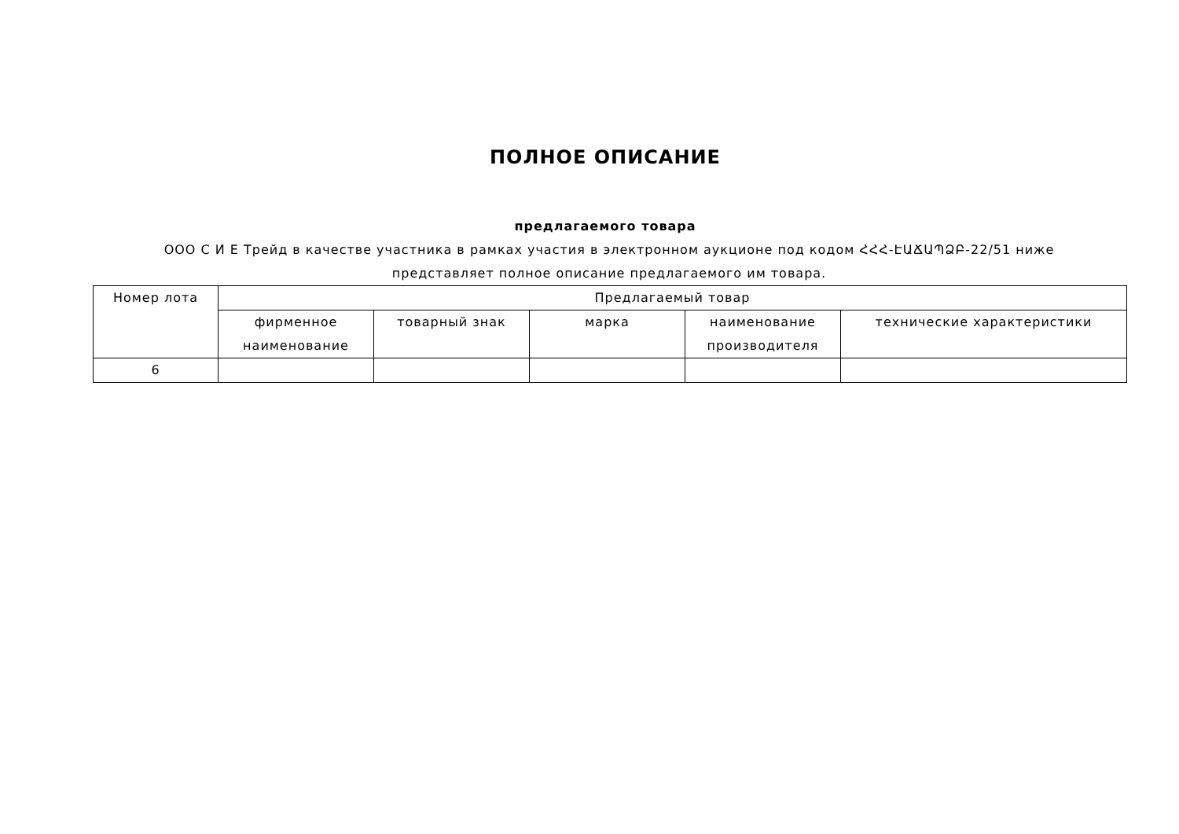ПОЛНОЕ ОПИСАНИЕ
предлагаемого товара
ООО С И Е Трейд в качестве участника в рамках участия в электронном аукционе под кодом ՀՀՀ-ԷԱՃԱՊՁԲ-22/51 ниже представляет полное описание предлагаемого им товара.
| Номер лота | Предлагаемый товар | | | | |
| --- | --- | --- | --- | --- | --- |
| | фирменное наименование | товарный знак | марка | наименование производителя | технические характеристики |
| 6 | | | | | |